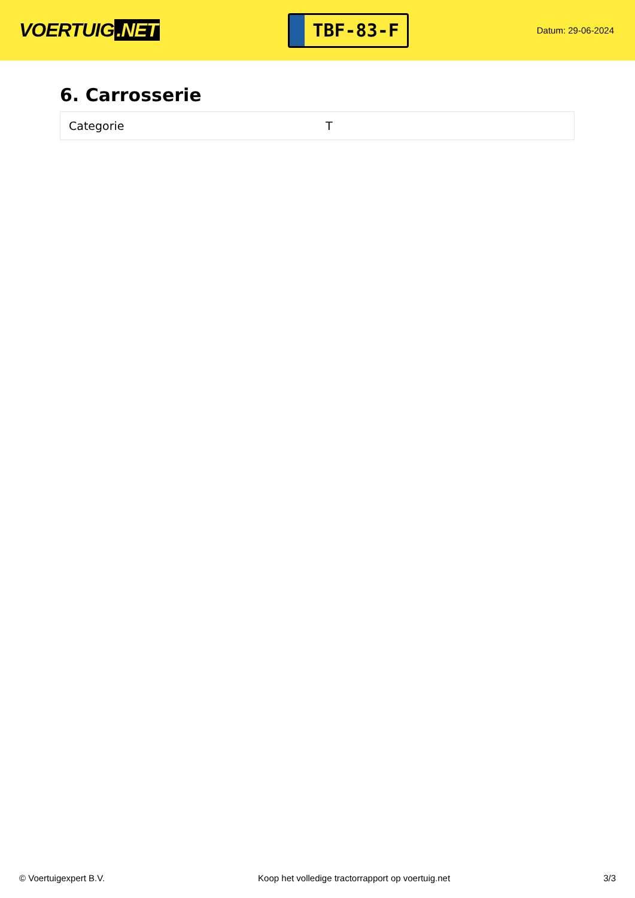VOERTUIG.NET
TBF-83-F
Datum: 29-06-2024
6. Carrosserie
| Categorie | T |
© Voertuigexpert B.V. Koop het volledige tractorrapport op voertuig.net 3/3